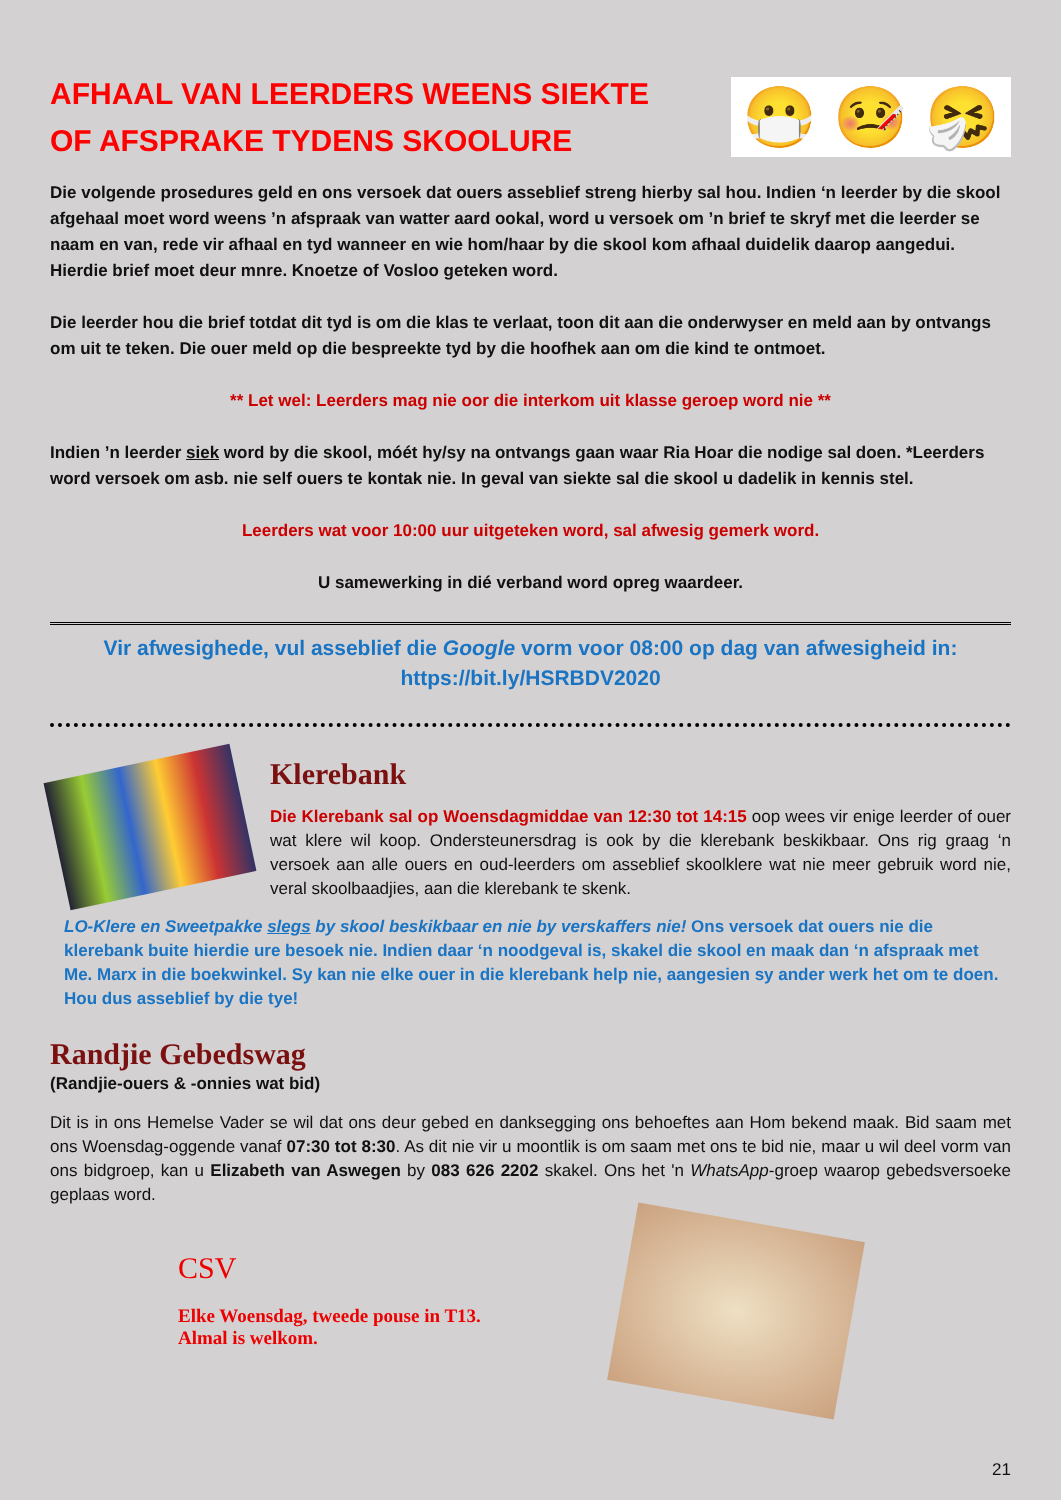AFHAAL VAN LEERDERS WEENS SIEKTE OF AFSPRAKE TYDENS SKOOLURE
😷 🤒 🤧
Die volgende prosedures geld en ons versoek dat ouers asseblief streng hierby sal hou. Indien ‘n leerder by die skool afgehaal moet word weens ’n afspraak van watter aard ookal, word u versoek om ’n brief te skryf met die leerder se naam en van, rede vir afhaal en tyd wanneer en wie hom/haar by die skool kom afhaal duidelik daarop aangedui. Hierdie brief moet deur mnre. Knoetze of Vosloo geteken word.
Die leerder hou die brief totdat dit tyd is om die klas te verlaat, toon dit aan die onderwyser en meld aan by ontvangs om uit te teken. Die ouer meld op die bespreekte tyd by die hoofhek aan om die kind te ontmoet.
** Let wel: Leerders mag nie oor die interkom uit klasse geroep word nie **
Indien ’n leerder siek word by die skool, móét hy/sy na ontvangs gaan waar Ria Hoar die nodige sal doen. *Leerders word versoek om asb. nie self ouers te kontak nie. In geval van siekte sal die skool u dadelik in kennis stel.
Leerders wat voor 10:00 uur uitgeteken word, sal afwesig gemerk word.
U samewerking in dié verband word opreg waardeer.
Vir afwesighede, vul asseblief die Google vorm voor 08:00 op dag van afwesigheid in:
https://bit.ly/HSRBDV2020
Klerebank
Die Klerebank sal op Woensdagmiddae van 12:30 tot 14:15 oop wees vir enige leerder of ouer wat klere wil koop. Ondersteunersdrag is ook by die klerebank beskikbaar. Ons rig graag ‘n versoek aan alle ouers en oud-leerders om asseblief skoolklere wat nie meer gebruik word nie, veral skoolbaadjies, aan die klerebank te skenk.
LO-Klere en Sweetpakke slegs by skool beskikbaar en nie by verskaffers nie! Ons versoek dat ouers nie die klerebank buite hierdie ure besoek nie. Indien daar ‘n noodgeval is, skakel die skool en maak dan ‘n afspraak met Me. Marx in die boekwinkel. Sy kan nie elke ouer in die klerebank help nie, aangesien sy ander werk het om te doen. Hou dus asseblief by die tye!
Randjie Gebedswag
(Randjie-ouers & -onnies wat bid)
Dit is in ons Hemelse Vader se wil dat ons deur gebed en danksegging ons behoeftes aan Hom bekend maak. Bid saam met ons Woensdag-oggende vanaf 07:30 tot 8:30. As dit nie vir u moontlik is om saam met ons te bid nie, maar u wil deel vorm van ons bidgroep, kan u Elizabeth van Aswegen by 083 626 2202 skakel. Ons het 'n WhatsApp-groep waarop gebedsversoeke geplaas word.
CSV
Elke Woensdag, tweede pouse in T13.
Almal is welkom.
21